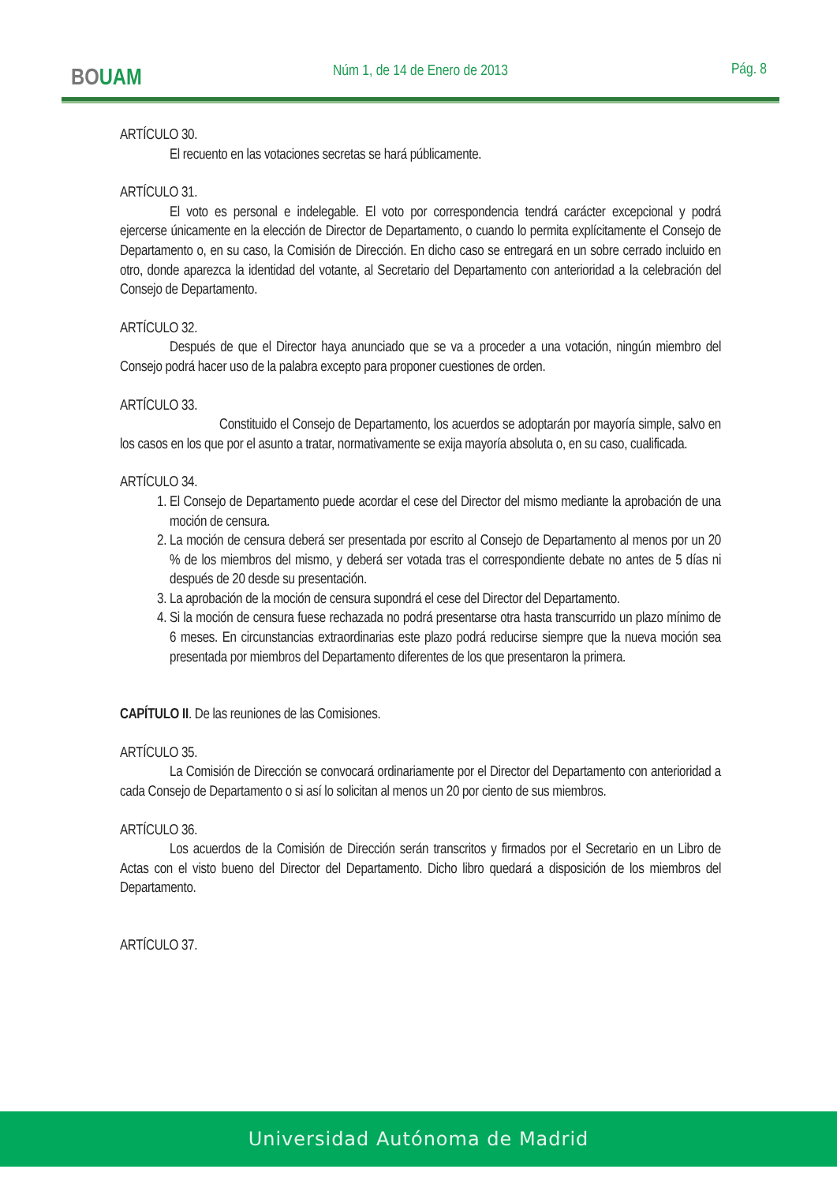BOUAM
Núm 1, de 14 de Enero de 2013 Pág. 8
ARTÍCULO 30.
El recuento en las votaciones secretas se hará públicamente.
ARTÍCULO 31.
El voto es personal e indelegable. El voto por correspondencia tendrá carácter excepcional y podrá ejercerse únicamente en la elección de Director de Departamento, o cuando lo permita explícitamente el Consejo de Departamento o, en su caso, la Comisión de Dirección. En dicho caso se entregará en un sobre cerrado incluido en otro, donde aparezca la identidad del votante, al Secretario del Departamento con anterioridad a la celebración del Consejo de Departamento.
ARTÍCULO 32.
Después de que el Director haya anunciado que se va a proceder a una votación, ningún miembro del Consejo podrá hacer uso de la palabra excepto para proponer cuestiones de orden.
ARTÍCULO 33.
Constituido el Consejo de Departamento, los acuerdos se adoptarán por mayoría simple, salvo en los casos en los que por el asunto a tratar, normativamente se exija mayoría absoluta o, en su caso, cualificada.
ARTÍCULO 34.
1. El Consejo de Departamento puede acordar el cese del Director del mismo mediante la aprobación de una moción de censura.
2. La moción de censura deberá ser presentada por escrito al Consejo de Departamento al menos por un 20 % de los miembros del mismo, y deberá ser votada tras el correspondiente debate no antes de 5 días ni después de 20 desde su presentación.
3. La aprobación de la moción de censura supondrá el cese del Director del Departamento.
4. Si la moción de censura fuese rechazada no podrá presentarse otra hasta transcurrido un plazo mínimo de 6 meses. En circunstancias extraordinarias este plazo podrá reducirse siempre que la nueva moción sea presentada por miembros del Departamento diferentes de los que presentaron la primera.
CAPÍTULO II. De las reuniones de las Comisiones.
ARTÍCULO 35.
La Comisión de Dirección se convocará ordinariamente por el Director del Departamento con anterioridad a cada Consejo de Departamento o si así lo solicitan al menos un 20 por ciento de sus miembros.
ARTÍCULO 36.
Los acuerdos de la Comisión de Dirección serán transcritos y firmados por el Secretario en un Libro de Actas con el visto bueno del Director del Departamento. Dicho libro quedará a disposición de los miembros del Departamento.
ARTÍCULO 37.
Universidad Autónoma de Madrid